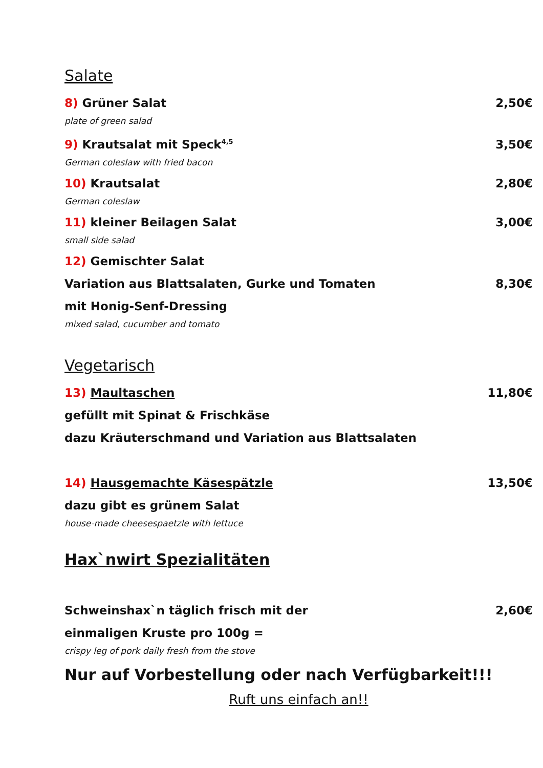Salate
8) Grüner Salat 2,50€
plate of green salad
9) Krautsalat mit Speck<sup>4,5</sup> 3,50€
German coleslaw with fried bacon
10) Krautsalat 2,80€
German coleslaw
11) kleiner Beilagen Salat 3,00€
small side salad
12) Gemischter Salat
Variation aus Blattsalaten, Gurke und Tomaten 8,30€
mit Honig-Senf-Dressing
mixed salad, cucumber and tomato
Vegetarisch
13) Maultaschen 11,80€
gefüllt mit Spinat & Frischkäse
dazu Kräuterschmand und Variation aus Blattsalaten
14) Hausgemachte Käsespätzle 13,50€
dazu gibt es grünem Salat
house-made cheesespaetzle with lettuce
Hax`nwirt Spezialitäten
Schweinshax`n täglich frisch mit der 2,60€
einmaligen Kruste pro 100g =
crispy leg of pork daily fresh from the stove
Nur auf Vorbestellung oder nach Verfügbarkeit!!!
Ruft uns einfach an!!